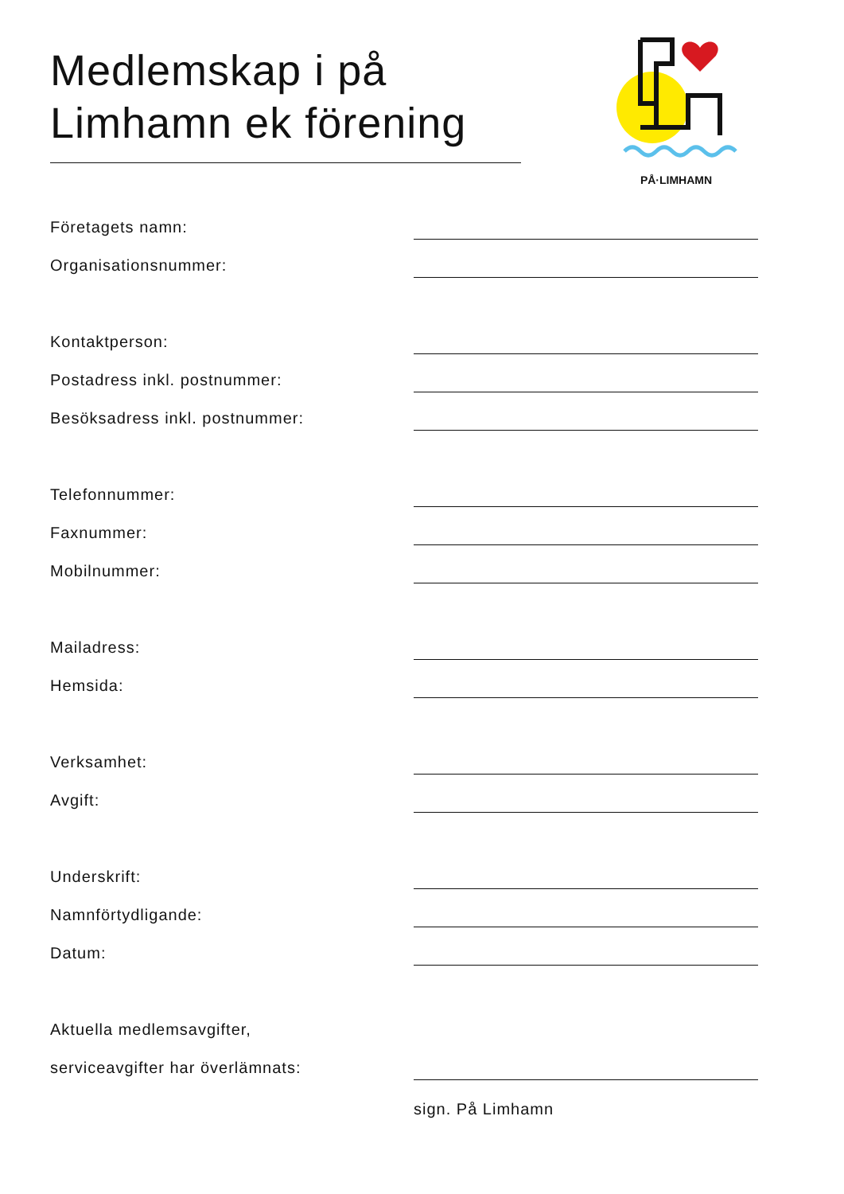Medlemskap i på
Limhamn ek förening
PÅ·LIMHAMN
Företagets namn:
Organisationsnummer:
Kontaktperson:
Postadress inkl. postnummer:
Besöksadress inkl. postnummer:
Telefonnummer:
Faxnummer:
Mobilnummer:
Mailadress:
Hemsida:
Verksamhet:
Avgift:
Underskrift:
Namnförtydligande:
Datum:
Aktuella medlemsavgifter,
serviceavgifter har överlämnats:
sign. På Limhamn